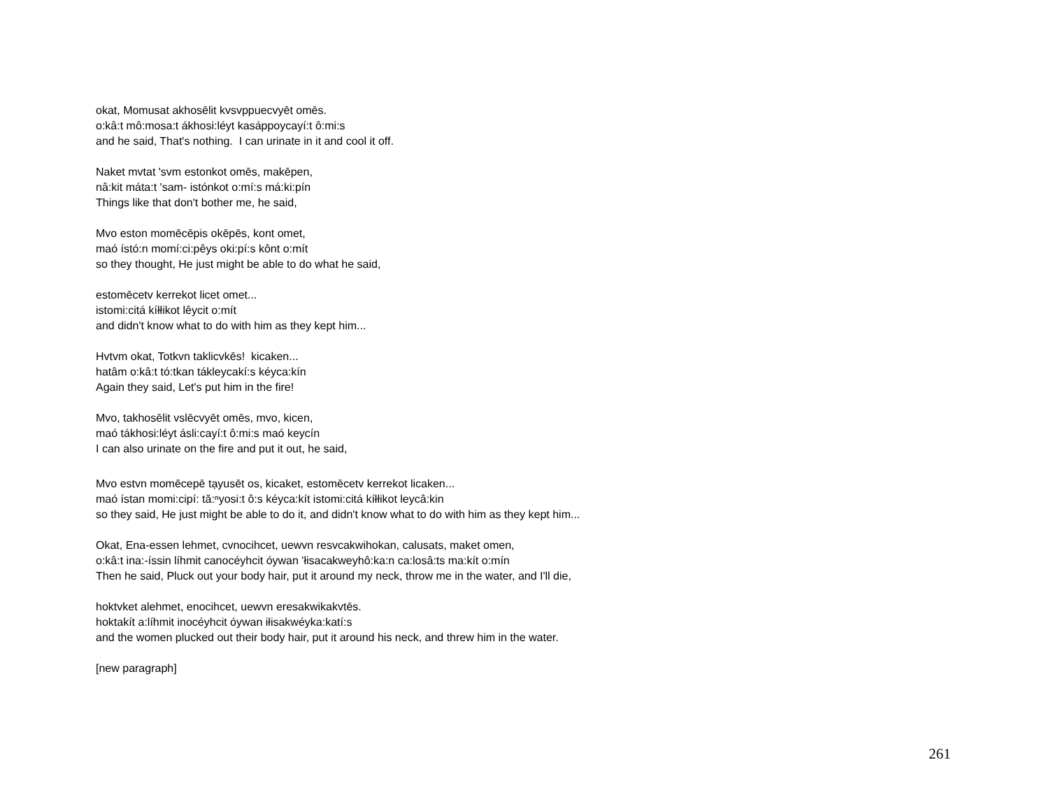okat, Momusat akhosēlit kvsvppuecvyēt omēs.
o:kâ:t mô:mosa:t ákhosi:léyt kasáppoycayí:t ô:mi:s
and he said, That's nothing. I can urinate in it and cool it off.
Naket mvtat 'svm estonkot omēs, makēpen,
nâ:kit máta:t 'sam- istónkot o:mí:s má:ki:pín
Things like that don't bother me, he said,
Mvo eston momēcēpis okēpēs, kont omet,
maó ístó:n momí:ci:pêys oki:pí:s kônt o:mít
so they thought, He just might be able to do what he said,
estomēcetv kerrekot licet omet...
istomi:citá kíłłikot lêycit o:mít
and didn't know what to do with him as they kept him...
Hvtvm okat, Totkvn taklicvkēs! kicaken...
hatâm o:kâ:t tó:tkan tákleycakí:s kéyca:kín
Again they said, Let's put him in the fire!
Mvo, takhosēlit vslēcvyēt omēs, mvo, kicen,
maó tákhosi:léyt ásli:cayí:t ô:mi:s maó keycín
I can also urinate on the fire and put it out, he said,
Mvo estvn momēcepē tạyusēt os, kicaket, estomēcetv kerrekot licaken...
maó ístan momi:cipí: tă:ⁿyosi:t ô:s kéyca:kít istomi:citá kíłłikot leycâ:kin
so they said, He just might be able to do it, and didn't know what to do with him as they kept him...
Okat, Ena-essen lehmet, cvnocihcet, uewvn resvcakwihokan, calusats, maket omen,
o:kâ:t ina:-íssin líhmit canocéyhcit óywan 'łisacakweyhô:ka:n ca:losâ:ts ma:kít o:mín
Then he said, Pluck out your body hair, put it around my neck, throw me in the water, and I'll die,
hoktvket alehmet, enocihcet, uewvn eresakwikakvtēs.
hoktakít a:líhmit inocéyhcit óywan iłisakwéyka:katí:s
and the women plucked out their body hair, put it around his neck, and threw him in the water.
[new paragraph]
261